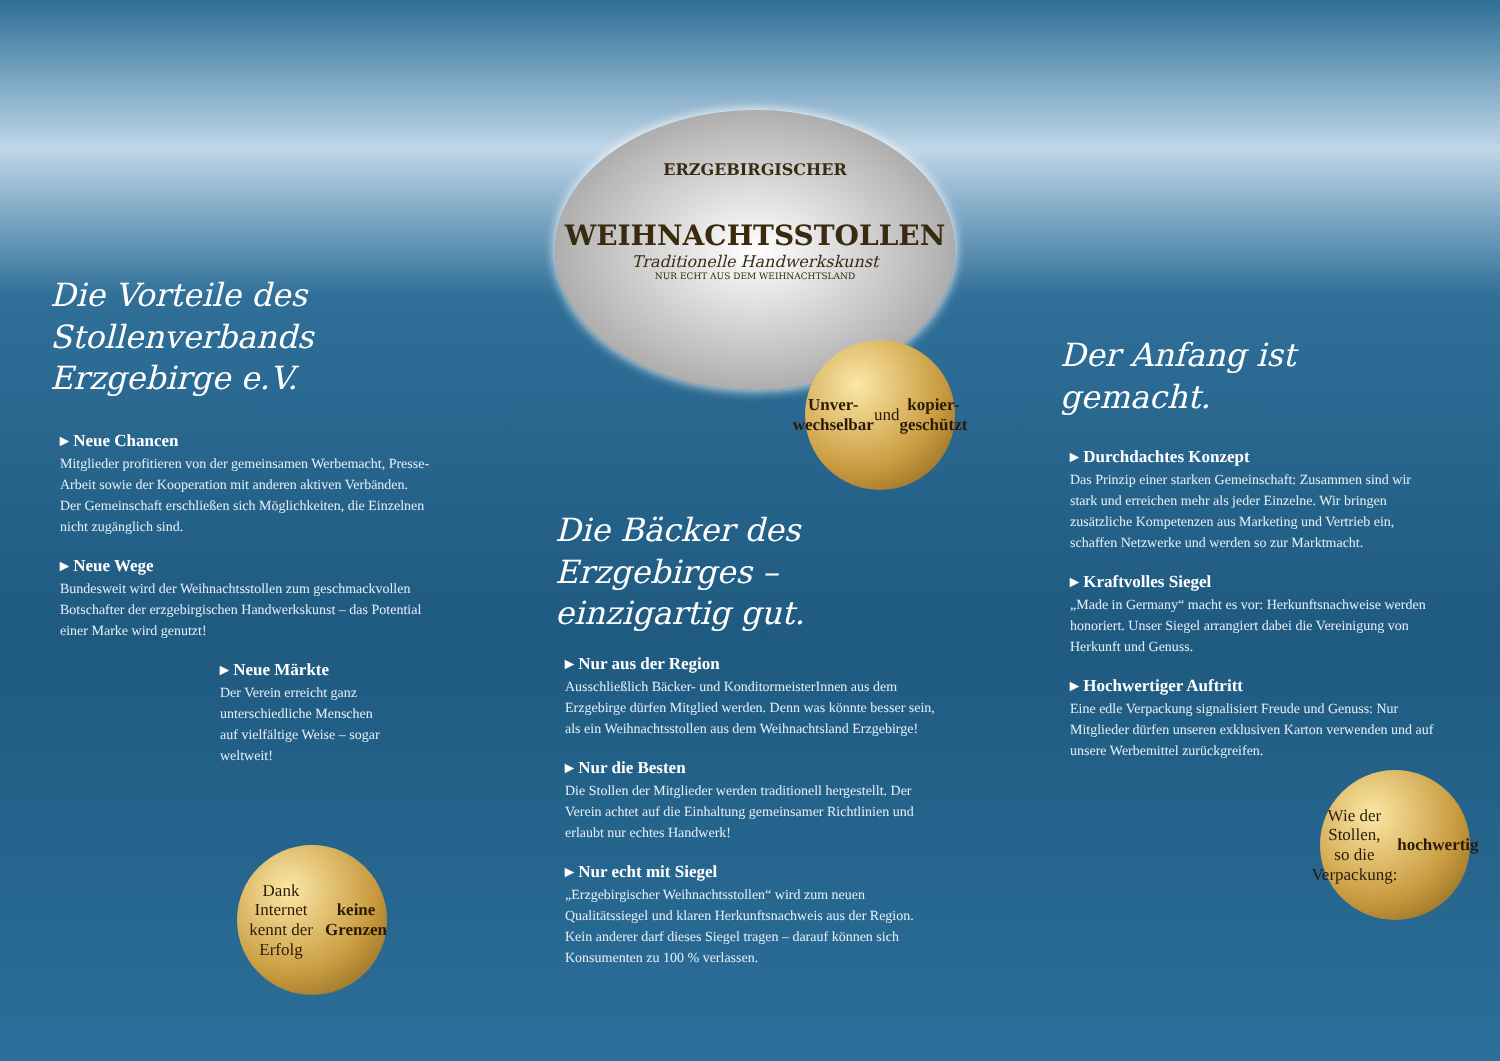ERZGEBIRGISCHER
WEIHNACHTSSTOLLEN
Traditionelle Handwerkskunst
NUR ECHT AUS DEM WEIHNACHTSLAND
Unver-
wechselbar
und
kopier-
geschützt
Die Vorteile des
Stollenverbands Erzgebirge e.V.
▸ Neue Chancen
Mitglieder profitieren von der gemeinsamen Werbemacht, Presse-Arbeit sowie der Kooperation mit anderen aktiven Verbänden. Der Gemeinschaft erschließen sich Möglichkeiten, die Einzelnen nicht zugänglich sind.
▸ Neue Wege
Bundesweit wird der Weihnachtsstollen zum geschmackvollen Botschafter der erzgebirgischen Handwerkskunst – das Potential einer Marke wird genutzt!
▸ Neue Märkte
Der Verein erreicht ganz unterschiedliche Menschen auf vielfältige Weise – sogar weltweit!
Dank Internet
kennt der Erfolg
keine
Grenzen
Die Bäcker des
Erzgebirges – einzigartig gut.
▸ Nur aus der Region
Ausschließlich Bäcker- und KonditormeisterInnen aus dem Erzgebirge dürfen Mitglied werden. Denn was könnte besser sein, als ein Weihnachtsstollen aus dem Weihnachtsland Erzgebirge!
▸ Nur die Besten
Die Stollen der Mitglieder werden traditionell hergestellt. Der Verein achtet auf die Einhaltung gemeinsamer Richtlinien und erlaubt nur echtes Handwerk!
▸ Nur echt mit Siegel
„Erzgebirgischer Weihnachtsstollen“ wird zum neuen Qualitätssiegel und klaren Herkunftsnachweis aus der Region. Kein anderer darf dieses Siegel tragen – darauf können sich Konsumenten zu 100 % verlassen.
Der Anfang ist gemacht.
▸ Durchdachtes Konzept
Das Prinzip einer starken Gemeinschaft: Zusammen sind wir stark und erreichen mehr als jeder Einzelne. Wir bringen zusätzliche Kompetenzen aus Marketing und Vertrieb ein, schaffen Netzwerke und werden so zur Marktmacht.
▸ Kraftvolles Siegel
„Made in Germany“ macht es vor: Herkunftsnachweise werden honoriert. Unser Siegel arrangiert dabei die Vereinigung von Herkunft und Genuss.
▸ Hochwertiger Auftritt
Eine edle Verpackung signalisiert Freude und Genuss: Nur Mitglieder dürfen unseren exklusiven Karton verwenden und auf unsere Werbemittel zurückgreifen.
Wie der Stollen,
so die Verpackung:
hochwertig